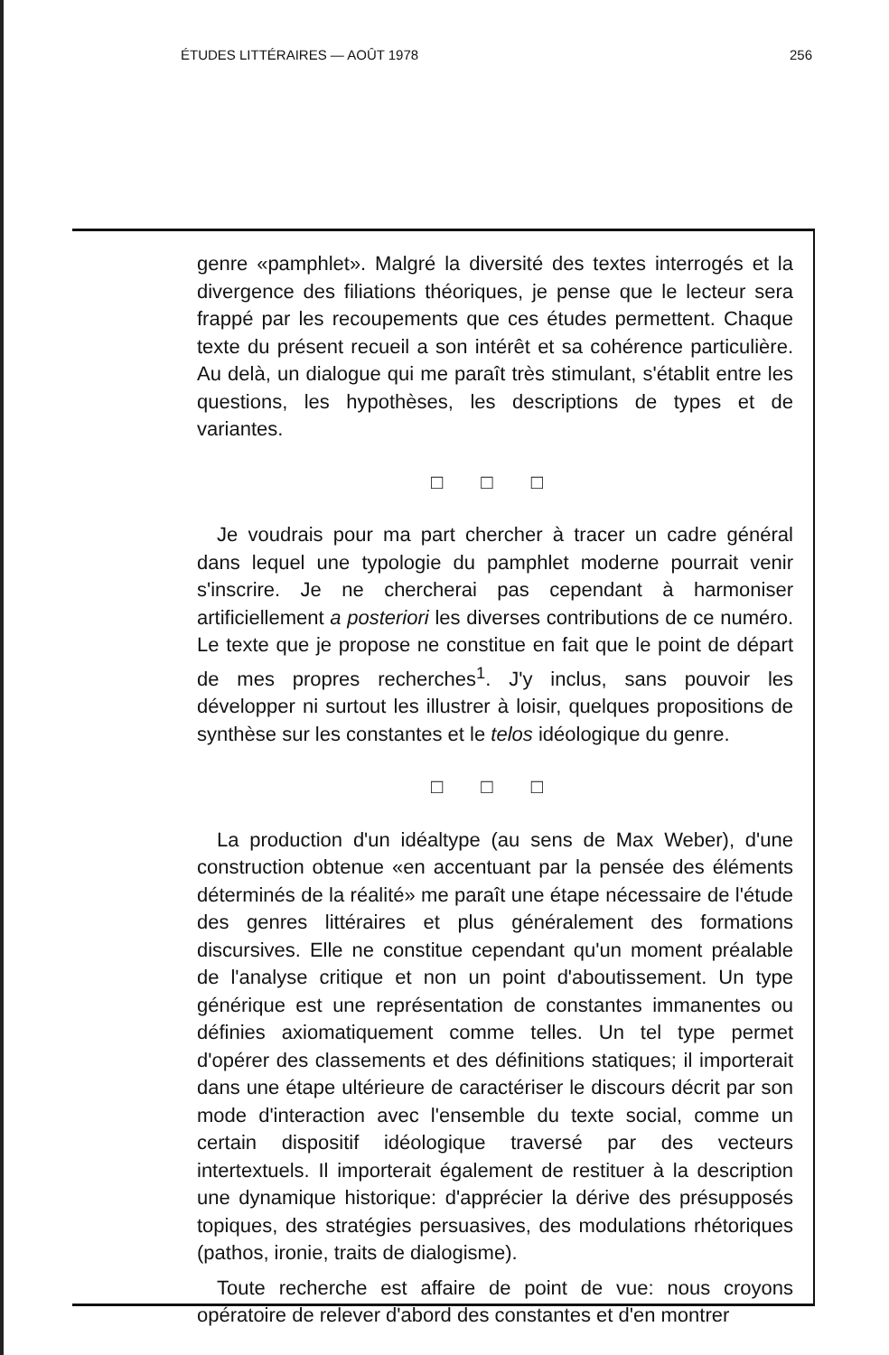ÉTUDES LITTÉRAIRES — AOÛT 1978 256
genre «pamphlet». Malgré la diversité des textes interrogés et la divergence des filiations théoriques, je pense que le lecteur sera frappé par les recoupements que ces études permettent. Chaque texte du présent recueil a son intérêt et sa cohérence particulière. Au delà, un dialogue qui me paraît très stimulant, s'établit entre les questions, les hypothèses, les descriptions de types et de variantes.
□ □ □
Je voudrais pour ma part chercher à tracer un cadre général dans lequel une typologie du pamphlet moderne pourrait venir s'inscrire. Je ne chercherai pas cependant à harmoniser artificiellement a posteriori les diverses contributions de ce numéro. Le texte que je propose ne constitue en fait que le point de départ de mes propres recherches<sup>1</sup>. J'y inclus, sans pouvoir les développer ni surtout les illustrer à loisir, quelques propositions de synthèse sur les constantes et le telos idéologique du genre.
□ □ □
La production d'un idéaltype (au sens de Max Weber), d'une construction obtenue «en accentuant par la pensée des éléments déterminés de la réalité» me paraît une étape nécessaire de l'étude des genres littéraires et plus généralement des formations discursives. Elle ne constitue cependant qu'un moment préalable de l'analyse critique et non un point d'aboutissement. Un type générique est une représentation de constantes immanentes ou définies axiomatiquement comme telles. Un tel type permet d'opérer des classements et des définitions statiques; il importerait dans une étape ultérieure de caractériser le discours décrit par son mode d'interaction avec l'ensemble du texte social, comme un certain dispositif idéologique traversé par des vecteurs intertextuels. Il importerait également de restituer à la description une dynamique historique: d'apprécier la dérive des présupposés topiques, des stratégies persuasives, des modulations rhétoriques (pathos, ironie, traits de dialogisme).
Toute recherche est affaire de point de vue: nous croyons opératoire de relever d'abord des constantes et d'en montrer